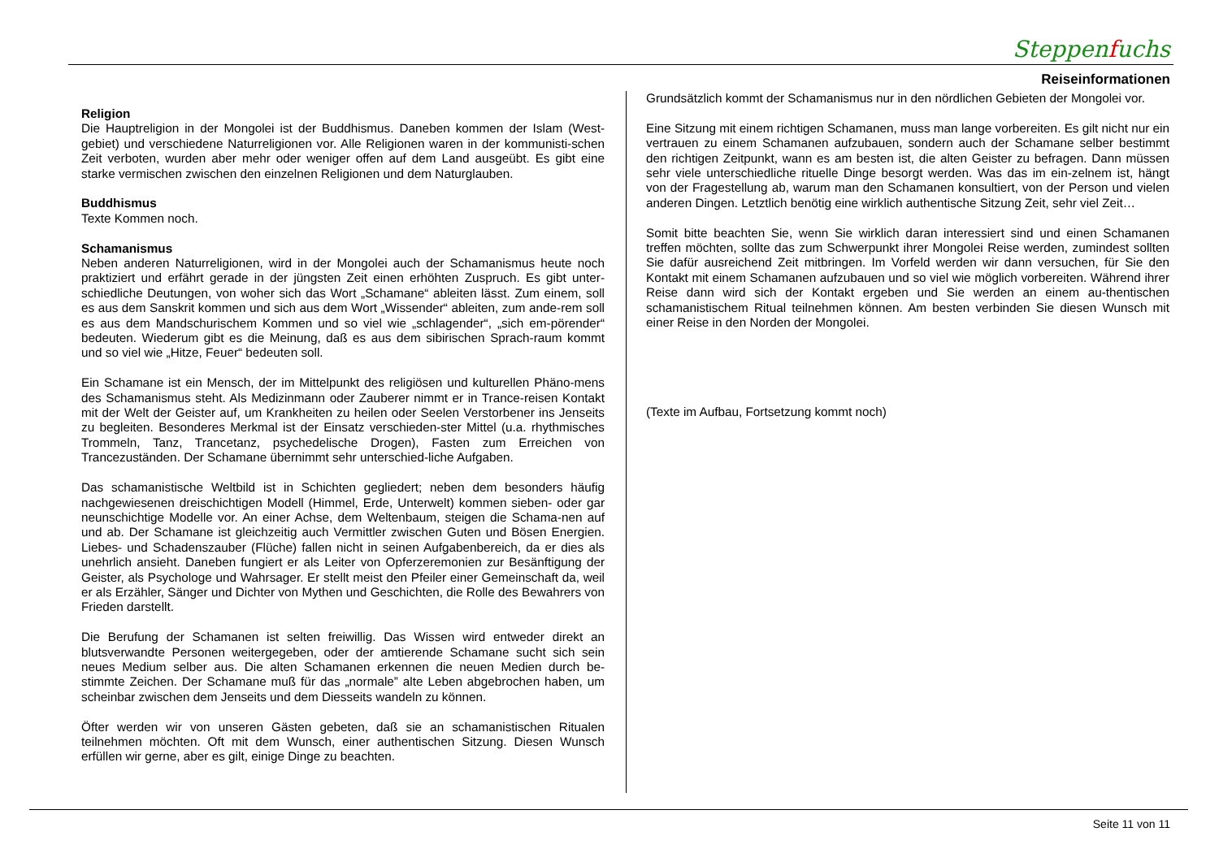Steppenfuchs
Reiseinformationen
Religion
Die Hauptreligion in der Mongolei ist der Buddhismus. Daneben kommen der Islam (West-gebiet) und verschiedene Naturreligionen vor. Alle Religionen waren in der kommunisti-schen Zeit verboten, wurden aber mehr oder weniger offen auf dem Land ausgeübt. Es gibt eine starke vermischen zwischen den einzelnen Religionen und dem Naturglauben.
Buddhismus
Texte Kommen noch.
Schamanismus
Neben anderen Naturreligionen, wird in der Mongolei auch der Schamanismus heute noch praktiziert und erfährt gerade in der jüngsten Zeit einen erhöhten Zuspruch. Es gibt unter-schiedliche Deutungen, von woher sich das Wort „Schamane“ ableiten lässt. Zum einem, soll es aus dem Sanskrit kommen und sich aus dem Wort „Wissender“ ableiten, zum ande-rem soll es aus dem Mandschurischem Kommen und so viel wie „schlagender“, „sich em-pörender“ bedeuten. Wiederum gibt es die Meinung, daß es aus dem sibirischen Sprach-raum kommt und so viel wie „Hitze, Feuer“ bedeuten soll.
Ein Schamane ist ein Mensch, der im Mittelpunkt des religiösen und kulturellen Phäno-mens des Schamanismus steht. Als Medizinmann oder Zauberer nimmt er in Trance-reisen Kontakt mit der Welt der Geister auf, um Krankheiten zu heilen oder Seelen Verstorbener ins Jenseits zu begleiten. Besonderes Merkmal ist der Einsatz verschieden-ster Mittel (u.a. rhythmisches Trommeln, Tanz, Trancetanz, psychedelische Drogen), Fasten zum Erreichen von Trancezuständen. Der Schamane übernimmt sehr unterschied-liche Aufgaben.
Das schamanistische Weltbild ist in Schichten gegliedert; neben dem besonders häufig nachgewiesenen dreischichtigen Modell (Himmel, Erde, Unterwelt) kommen sieben- oder gar neunschichtige Modelle vor. An einer Achse, dem Weltenbaum, steigen die Schama-nen auf und ab. Der Schamane ist gleichzeitig auch Vermittler zwischen Guten und Bösen Energien. Liebes- und Schadenszauber (Flüche) fallen nicht in seinen Aufgabenbereich, da er dies als unehrlich ansieht. Daneben fungiert er als Leiter von Opferzeremonien zur Besänftigung der Geister, als Psychologe und Wahrsager. Er stellt meist den Pfeiler einer Gemeinschaft da, weil er als Erzähler, Sänger und Dichter von Mythen und Geschichten, die Rolle des Bewahrers von Frieden darstellt.
Die Berufung der Schamanen ist selten freiwillig. Das Wissen wird entweder direkt an blutsverwandte Personen weitergegeben, oder der amtierende Schamane sucht sich sein neues Medium selber aus. Die alten Schamanen erkennen die neuen Medien durch be-stimmte Zeichen. Der Schamane muß für das „normale” alte Leben abgebrochen haben, um scheinbar zwischen dem Jenseits und dem Diesseits wandeln zu können.
Öfter werden wir von unseren Gästen gebeten, daß sie an schamanistischen Ritualen teilnehmen möchten. Oft mit dem Wunsch, einer authentischen Sitzung. Diesen Wunsch erfüllen wir gerne, aber es gilt, einige Dinge zu beachten.
Grundsätzlich kommt der Schamanismus nur in den nördlichen Gebieten der Mongolei vor.
Eine Sitzung mit einem richtigen Schamanen, muss man lange vorbereiten. Es gilt nicht nur ein vertrauen zu einem Schamanen aufzubauen, sondern auch der Schamane selber bestimmt den richtigen Zeitpunkt, wann es am besten ist, die alten Geister zu befragen. Dann müssen sehr viele unterschiedliche rituelle Dinge besorgt werden. Was das im ein-zelnem ist, hängt von der Fragestellung ab, warum man den Schamanen konsultiert, von der Person und vielen anderen Dingen. Letztlich benötig eine wirklich authentische Sitzung Zeit, sehr viel Zeit…
Somit bitte beachten Sie, wenn Sie wirklich daran interessiert sind und einen Schamanen treffen möchten, sollte das zum Schwerpunkt ihrer Mongolei Reise werden, zumindest sollten Sie dafür ausreichend Zeit mitbringen. Im Vorfeld werden wir dann versuchen, für Sie den Kontakt mit einem Schamanen aufzubauen und so viel wie möglich vorbereiten. Während ihrer Reise dann wird sich der Kontakt ergeben und Sie werden an einem au-thentischen schamanistischem Ritual teilnehmen können. Am besten verbinden Sie diesen Wunsch mit einer Reise in den Norden der Mongolei.
(Texte im Aufbau, Fortsetzung kommt noch)
Seite 11 von 11